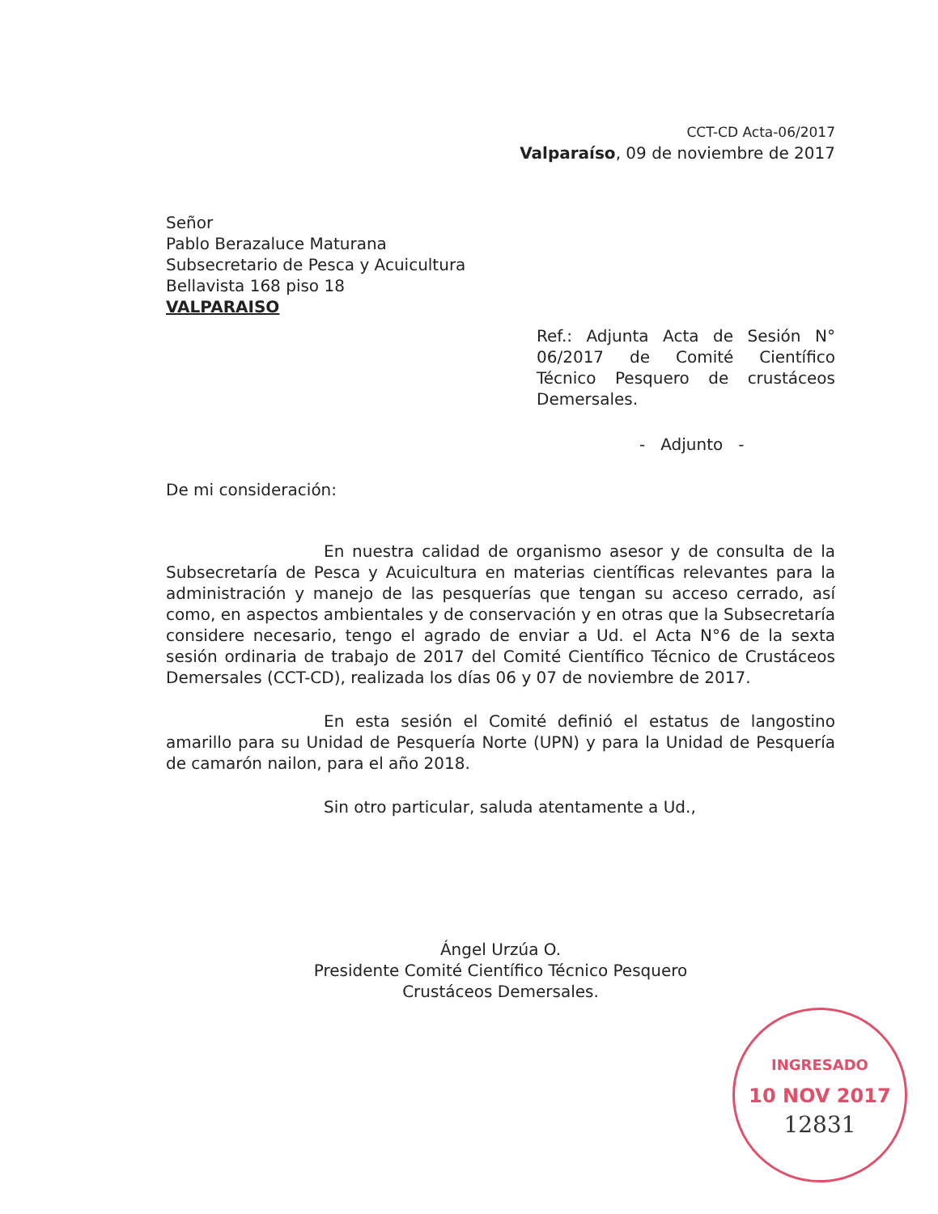CCT-CD Acta-06/2017
Valparaíso, 09 de noviembre de 2017
Señor
Pablo Berazaluce Maturana
Subsecretario de Pesca y Acuicultura
Bellavista 168 piso 18
VALPARAISO
Ref.: Adjunta Acta de Sesión N° 06/2017 de Comité Científico Técnico Pesquero de crustáceos Demersales.
- Adjunto -
De mi consideración:
En nuestra calidad de organismo asesor y de consulta de la Subsecretaría de Pesca y Acuicultura en materias científicas relevantes para la administración y manejo de las pesquerías que tengan su acceso cerrado, así como, en aspectos ambientales y de conservación y en otras que la Subsecretaría considere necesario, tengo el agrado de enviar a Ud. el Acta N°6 de la sexta sesión ordinaria de trabajo de 2017 del Comité Científico Técnico de Crustáceos Demersales (CCT-CD), realizada los días 06 y 07 de noviembre de 2017.
En esta sesión el Comité definió el estatus de langostino amarillo para su Unidad de Pesquería Norte (UPN) y para la Unidad de Pesquería de camarón nailon, para el año 2018.
Sin otro particular, saluda atentamente a Ud.,
Ángel Urzúa O.
Presidente Comité Científico Técnico Pesquero
Crustáceos Demersales.
INGRESADO
10 NOV 2017
12831